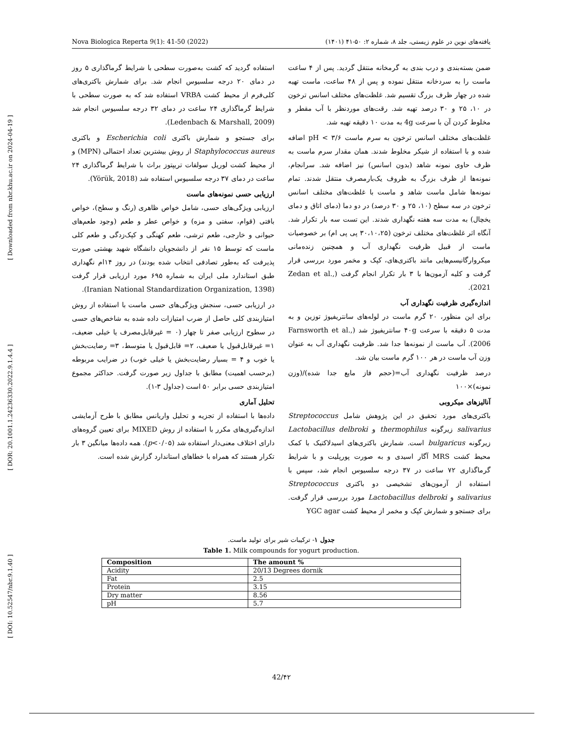[ DOI: 10.52547/nbr.9.1.40 ] [ DOR: 20.1001.1.24236330.2022.9.1.4.4 ] [ Downloaded from nbr.khu.ac.ir on 2024-04-19 ]
Nova Biologica Reperta 9(1): 41-50 (2022) یافته‌های نوین در علوم زیستی، جلد ۸، شماره ۲: ۵۰-۴۱ (۱۴۰۱)
ضمن بسته‌بندی و درب بندی به گرمخانه منتقل گردید. پس از ۴ ساعت ماست را به سردخانه منتقل نموده و پس از ۴۸ ساعت، ماست تهیه شده در چهار ظرف بزرگ تقسیم شد. غلظت‌های مختلف اسانس ترخون در ۱۰، ۲۵ و ۳۰ درصد تهیه شد. رقت‌های موردنظر با آب مقطر و مخلوط کردن آن با سرعت 4g به مدت ۱۰ دقیقه تهیه شد.
غلظت‌های مختلف اسانس ترخون به سرم ماست pH < ۳/۶ اضافه شده و با استفاده از شیکر مخلوط شدند. همان مقدار سرم ماست به ظرف حاوی نمونه شاهد (بدون اسانس) نیز اضافه شد. سرانجام، نمونه‌ها از ظرف بزرگ به ظروف یک‌بارمصرف منتقل شدند. تمام نمونه‌ها شامل ماست شاهد و ماست با غلظت‌های مختلف اسانس ترخون در سه سطح (۱۰، ۲۵ و ۳۰ درصد) در دو دما (دمای اتاق و دمای یخچال) به مدت سه هفته نگهداری شدند. این تست سه بار تکرار شد. آنگاه اثر غلظت‌های مختلف ترخون (۳۰،۱۰،۲۵ پی پی ام) بر خصوصیات ماست از قبیل ظرفیت نگهداری آب و همچنین زنده‌مانی میکروارگانیسم‌هایی مانند باکتری‌های، کپک و مخمر مورد بررسی قرار گرفت و کلیه آزمون‌ها با ۳ بار تکرار انجام گرفت (Zedan et al., 2021).
اندازه‌گیری ظرفیت نگهداری آب
برای این منظور، ۲۰ گرم ماست در لوله‌های سانتریفیوژ توزین و به مدت ۵ دقیقه با سرعت ۴۰g سانتریفیوژ شد (Farnsworth et al., 2006). آب ماست از نمونه‌ها جدا شد. ظرفیت نگهداری آب به عنوان وزن آب ماست در هر ۱۰۰ گرم ماست بیان شد.
درصد ظرفیت نگهداری آب=(حجم فاز مایع جدا شده)/(وزن نمونه)×۱۰۰
آنالیزهای میکروبی
باکتری‌های مورد تحقیق در این پژوهش شامل Streptococcus salivarius زیرگونه thermophilus و Lactobacillus delbroki زیرگونه bulgaricus است. شمارش باکتری‌های اسیدلاکتیک با کمک محیط کشت MRS آگار اسیدی و به صورت پورپلیت و با شرایط گرماگذاری ۷۲ ساعت در ۳۷ درجه سلسیوس انجام شد، سپس با استفاده از آزمون‌های تشخیصی دو باکتری Streptococcus salivarius و Lactobacillus delbroki مورد بررسی قرار گرفت. برای جستجو و شمارش کپک و مخمر از محیط کشت YGC agar
استفاده گردید که کشت به‌صورت سطحی با شرایط گرماگذاری ۵ روز در دمای ۲۰ درجه سلسیوس انجام شد. برای شمارش باکتری‌های کلی‌فرم از محیط کشت VRBA استفاده شد که به صورت سطحی با شرایط گرماگذاری ۲۴ ساعت در دمای ۳۲ درجه سلسیوس انجام شد (Ledenbach & Marshall, 2009).
برای جستجو و شمارش باکتری Escherichia coli و باکتری Staphylococcus aureus از روش بیشترین تعداد احتمالی (MPN) و از محیط کشت لوریل سولفات تریپتوز براث با شرایط گرماگذاری ۲۴ ساعت در دمای ۳۷ درجه سلسیوس استفاده شد (Yörük, 2018).
ارزیابی حسی نمونه‌های ماست
ارزیابی ویژگی‌های حسی، شامل خواص ظاهری (رنگ و سطح)، خواص بافتی (قوام، سفتی و مزه) و خواص عطر و طعم (وجود طعم‌های حیوانی و خارجی، طعم ترشی، طعم کهنگی و کپک‌زدگی و طعم کلی ماست که توسط ۱۵ نفر از دانشجویان دانشگاه شهید بهشتی صورت پذیرفت که به‌طور تصادفی انتخاب شده بودند) در روز ۱۴ام نگهداری طبق استاندارد ملی ایران به شماره ۶۹۵ مورد ارزیابی قرار گرفت (Iranian National Standardization Organization, 1398).
در ارزیابی حسی، سنجش ویژگی‌های حسی ماست با استفاده از روش امتیازبندی کلی حاصل از ضرب امتیازات داده شده به شاخص‌های حسی در سطوح ارزیابی صفر تا چهار (۰ = غیرقابل‌مصرف یا خیلی ضعیف، ۱= غیرقابل‌قبول یا ضعیف، ۲= قابل‌قبول یا متوسط، ۳= رضایت‌بخش یا خوب و ۴ = بسیار رضایت‌بخش یا خیلی خوب) در ضرایب مربوطه (برحسب اهمیت) مطابق با جداول زیر صورت گرفت. حداکثر مجموع امتیازبندی حسی برابر ۵۰ است (جداول ۳-۱).
تحلیل آماری
داده‌ها با استفاده از تجزیه و تحلیل واریانس مطابق با طرح آزمایشی اندازه‌گیری‌های مکرر با استفاده از روش MIXED برای تعیین گروه‌های دارای اختلاف معنی‌دار استفاده شد (p<۰/۰۵). همه داده‌ها میانگین ۳ بار تکرار هستند که همراه با خطاهای استاندارد گزارش شده است.
جدول ۱- ترکیبات شیر برای تولید ماست.
Table 1. Milk compounds for yogurt production.
| Composition | The amount % |
| --- | --- |
| Acidity | 20/13 Degrees dornik |
| Fat | 2.5 |
| Protein | 3.15 |
| Dry matter | 8.56 |
| pH | 5.7 |
42/۴۲